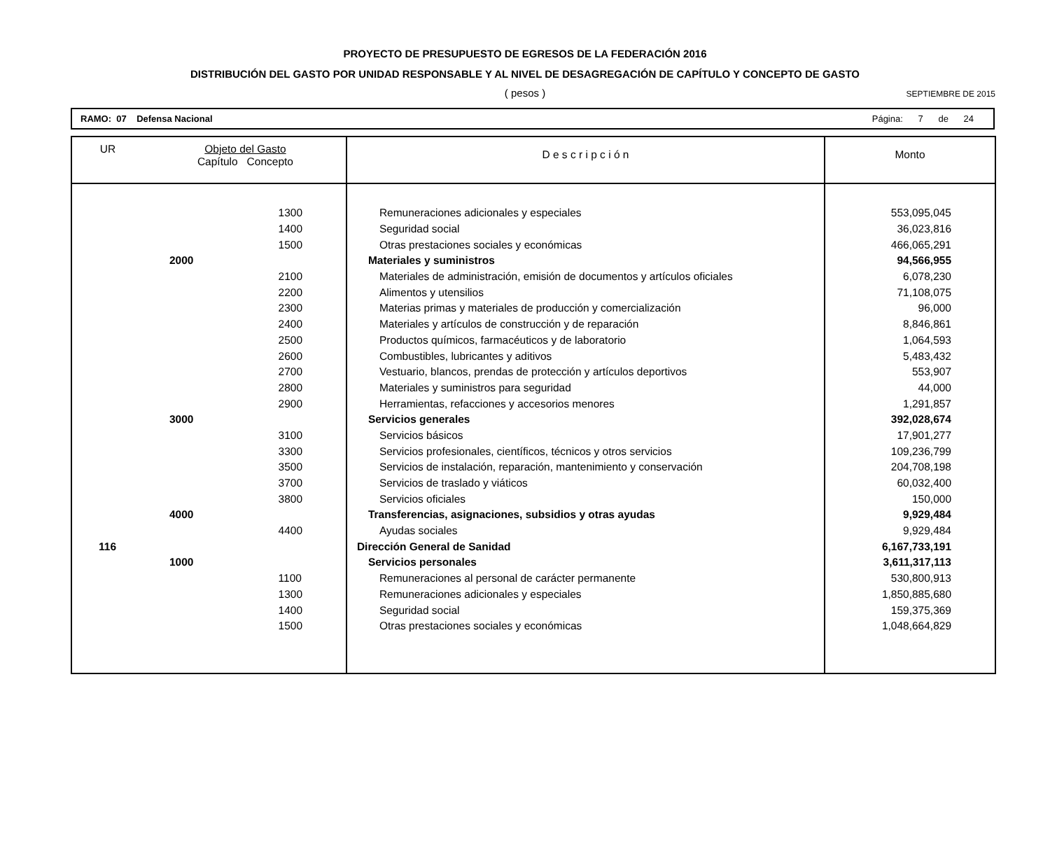PROYECTO DE PRESUPUESTO DE EGRESOS DE LA FEDERACIÓN 2016
DISTRIBUCIÓN DEL GASTO POR UNIDAD RESPONSABLE Y AL NIVEL DE DESAGREGACIÓN DE CAPÍTULO Y CONCEPTO DE GASTO
( pesos )
SEPTIEMBRE DE 2015
RAMO: 07 Defensa Nacional Página: 7 de 24
| UR | | Objeto del Gasto Capítulo Concepto | | D e s c r i p c i ó n | Monto |
| --- | --- | --- | --- | --- | --- |
| | | | 1300 | Remuneraciones adicionales y especiales | 553,095,045 |
| | | | 1400 | Seguridad social | 36,023,816 |
| | | | 1500 | Otras prestaciones sociales y económicas | 466,065,291 |
| | | 2000 | | Materiales y suministros | 94,566,955 |
| | | | 2100 | Materiales de administración, emisión de documentos y artículos oficiales | 6,078,230 |
| | | | 2200 | Alimentos y utensilios | 71,108,075 |
| | | | 2300 | Materias primas y materiales de producción y comercialización | 96,000 |
| | | | 2400 | Materiales y artículos de construcción y de reparación | 8,846,861 |
| | | | 2500 | Productos químicos, farmacéuticos y de laboratorio | 1,064,593 |
| | | | 2600 | Combustibles, lubricantes y aditivos | 5,483,432 |
| | | | 2700 | Vestuario, blancos, prendas de protección y artículos deportivos | 553,907 |
| | | | 2800 | Materiales y suministros para seguridad | 44,000 |
| | | | 2900 | Herramientas, refacciones y accesorios menores | 1,291,857 |
| | | 3000 | | Servicios generales | 392,028,674 |
| | | | 3100 | Servicios básicos | 17,901,277 |
| | | | 3300 | Servicios profesionales, científicos, técnicos y otros servicios | 109,236,799 |
| | | | 3500 | Servicios de instalación, reparación, mantenimiento y conservación | 204,708,198 |
| | | | 3700 | Servicios de traslado y viáticos | 60,032,400 |
| | | | 3800 | Servicios oficiales | 150,000 |
| | | 4000 | | Transferencias, asignaciones, subsidios y otras ayudas | 9,929,484 |
| | | | 4400 | Ayudas sociales | 9,929,484 |
| 116 | | | | Dirección General de Sanidad | 6,167,733,191 |
| | | 1000 | | Servicios personales | 3,611,317,113 |
| | | | 1100 | Remuneraciones al personal de carácter permanente | 530,800,913 |
| | | | 1300 | Remuneraciones adicionales y especiales | 1,850,885,680 |
| | | | 1400 | Seguridad social | 159,375,369 |
| | | | 1500 | Otras prestaciones sociales y económicas | 1,048,664,829 |